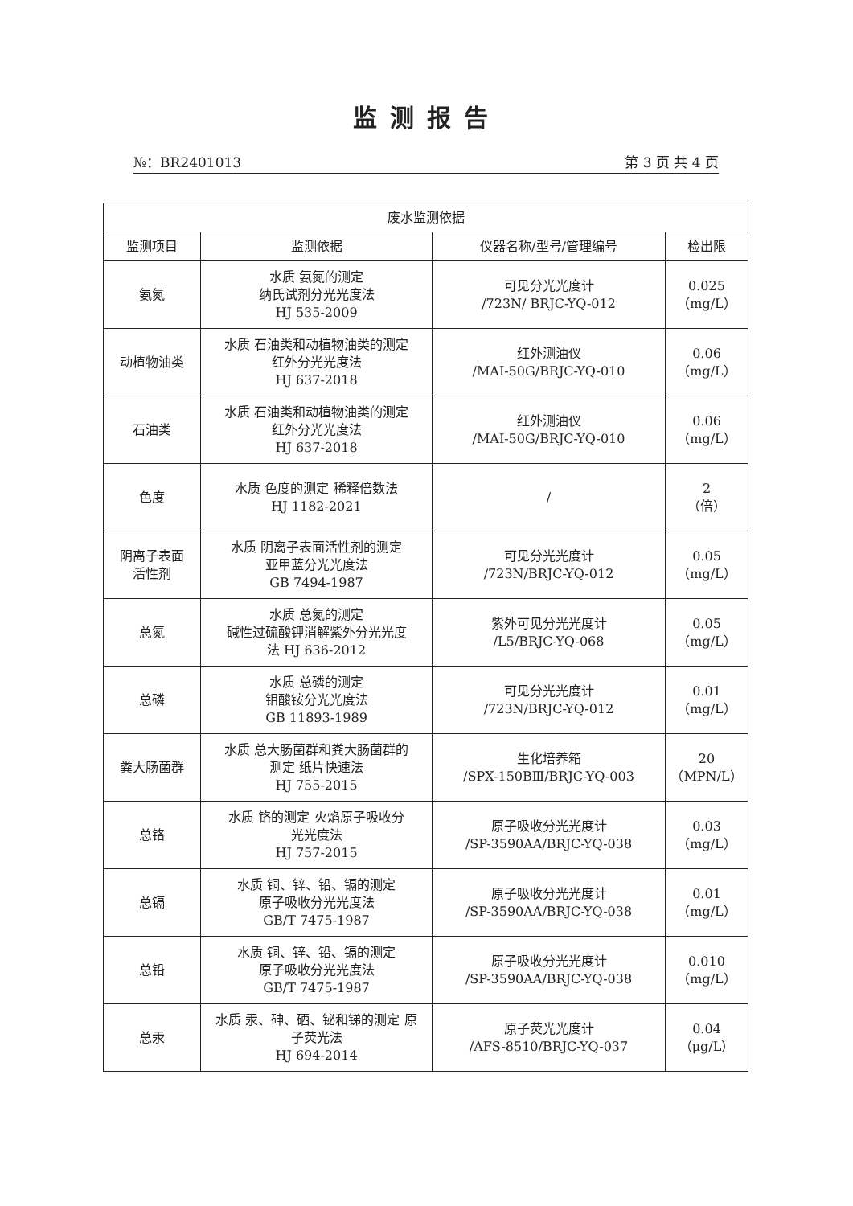监测报告
№：BR2401013 第 3 页 共 4 页
| 废水监测依据 | | | |
| --- | --- | --- | --- |
| 监测项目 | 监测依据 | 仪器名称/型号/管理编号 | 检出限 |
| 氨氮 | 水质 氨氮的测定 纳氏试剂分光光度法 HJ 535-2009 | 可见分光光度计 /723N/ BRJC-YQ-012 | 0.025 （mg/L） |
| 动植物油类 | 水质 石油类和动植物油类的测定 红外分光光度法 HJ 637-2018 | 红外测油仪 /MAI-50G/BRJC-YQ-010 | 0.06 （mg/L） |
| 石油类 | 水质 石油类和动植物油类的测定 红外分光光度法 HJ 637-2018 | 红外测油仪 /MAI-50G/BRJC-YQ-010 | 0.06 （mg/L） |
| 色度 | 水质 色度的测定 稀释倍数法 HJ 1182-2021 | / | 2 （倍） |
| 阴离子表面 活性剂 | 水质 阴离子表面活性剂的测定 亚甲蓝分光光度法 GB 7494-1987 | 可见分光光度计 /723N/BRJC-YQ-012 | 0.05 （mg/L） |
| 总氮 | 水质 总氮的测定 碱性过硫酸钾消解紫外分光光度 法 HJ 636-2012 | 紫外可见分光光度计 /L5/BRJC-YQ-068 | 0.05 （mg/L） |
| 总磷 | 水质 总磷的测定 钼酸铵分光光度法 GB 11893-1989 | 可见分光光度计 /723N/BRJC-YQ-012 | 0.01 （mg/L） |
| 粪大肠菌群 | 水质 总大肠菌群和粪大肠菌群的 测定 纸片快速法 HJ 755-2015 | 生化培养箱 /SPX-150BⅢ/BRJC-YQ-003 | 20 （MPN/L） |
| 总铬 | 水质 铬的测定 火焰原子吸收分 光光度法 HJ 757-2015 | 原子吸收分光光度计 /SP-3590AA/BRJC-YQ-038 | 0.03 （mg/L） |
| 总镉 | 水质 铜、锌、铅、镉的测定 原子吸收分光光度法 GB/T 7475-1987 | 原子吸收分光光度计 /SP-3590AA/BRJC-YQ-038 | 0.01 （mg/L） |
| 总铅 | 水质 铜、锌、铅、镉的测定 原子吸收分光光度法 GB/T 7475-1987 | 原子吸收分光光度计 /SP-3590AA/BRJC-YQ-038 | 0.010 （mg/L） |
| 总汞 | 水质 汞、砷、硒、铋和锑的测定 原 子荧光法 HJ 694-2014 | 原子荧光光度计 /AFS-8510/BRJC-YQ-037 | 0.04 （μg/L） |